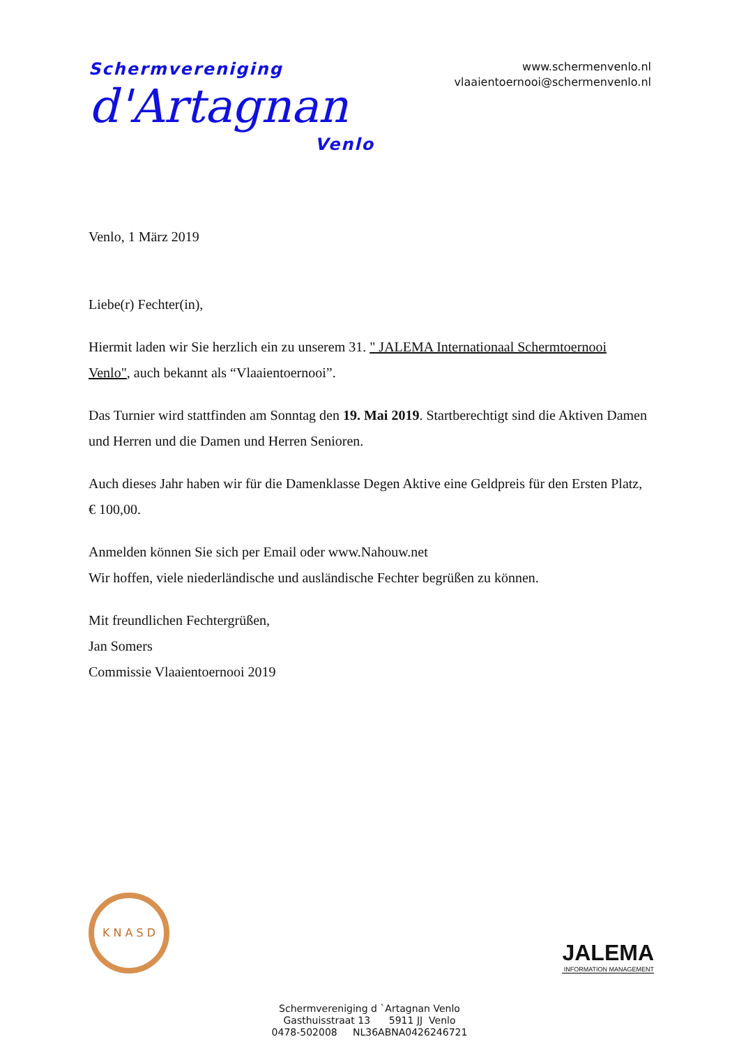Schermvereniging
d'Artagnan
Venlo
www.schermenvenlo.nl
vlaaientoernooi@schermenvenlo.nl
Venlo, 1 März 2019
Liebe(r) Fechter(in),
Hiermit laden wir Sie herzlich ein zu unserem 31. " JALEMA Internationaal Schermtoernooi Venlo", auch bekannt als “Vlaaientoernooi”.
Das Turnier wird stattfinden am Sonntag den 19. Mai 2019. Startberechtigt sind die Aktiven Damen und Herren und die Damen und Herren Senioren.
Auch dieses Jahr haben wir für die Damenklasse Degen Aktive eine Geldpreis für den Ersten Platz, € 100,00.
Anmelden können Sie sich per Email oder www.Nahouw.net
Wir hoffen, viele niederländische und ausländische Fechter begrüßen zu können.
Mit freundlichen Fechtergrüßen,
Jan Somers
Commissie Vlaaientoernooi 2019
K N A S D
JALEMA
INFORMATION MANAGEMENT
Schermvereniging d `Artagnan Venlo
Gasthuisstraat 13 5911 JJ Venlo
0478-502008 NL36ABNA0426246721